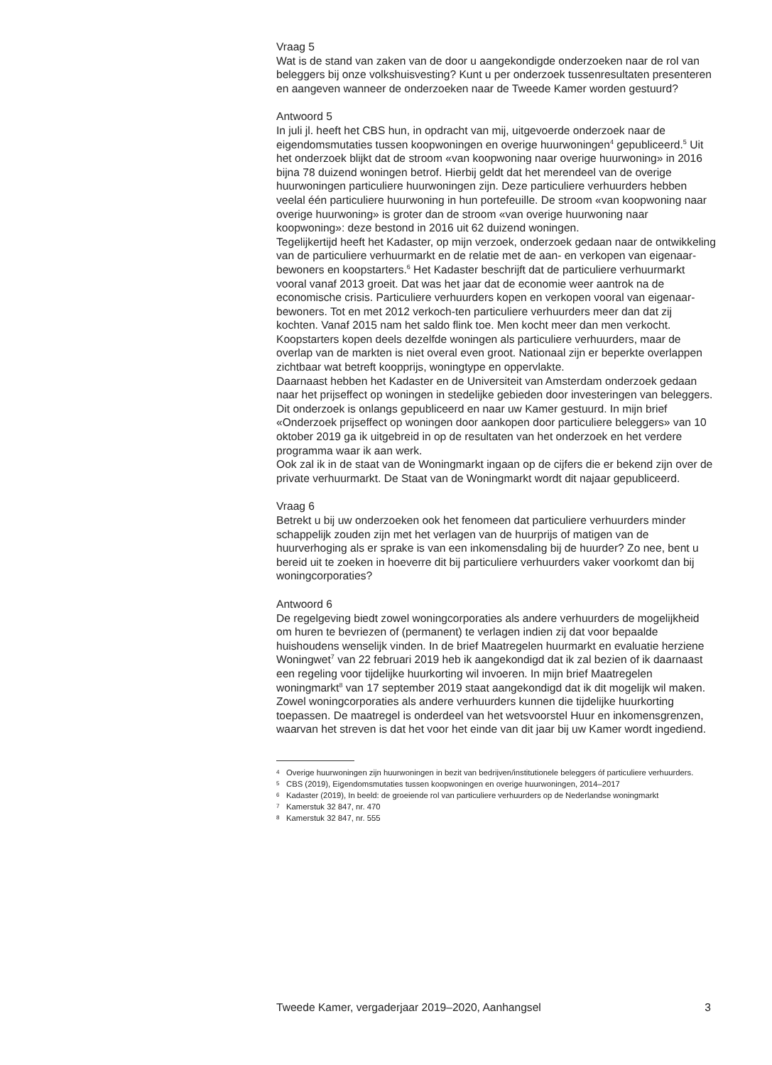Vraag 5
Wat is de stand van zaken van de door u aangekondigde onderzoeken naar de rol van beleggers bij onze volkshuisvesting? Kunt u per onderzoek tussenresultaten presenteren en aangeven wanneer de onderzoeken naar de Tweede Kamer worden gestuurd?
Antwoord 5
In juli jl. heeft het CBS hun, in opdracht van mij, uitgevoerde onderzoek naar de eigendomsmutaties tussen koopwoningen en overige huurwoningen<sup>4</sup> gepubliceerd.<sup>5</sup> Uit het onderzoek blijkt dat de stroom «van koopwoning naar overige huurwoning» in 2016 bijna 78 duizend woningen betrof. Hierbij geldt dat het merendeel van de overige huurwoningen particuliere huurwoningen zijn. Deze particuliere verhuurders hebben veelal één particuliere huurwoning in hun portefeuille. De stroom «van koopwoning naar overige huurwoning» is groter dan de stroom «van overige huurwoning naar koopwoning»: deze bestond in 2016 uit 62 duizend woningen.
Tegelijkertijd heeft het Kadaster, op mijn verzoek, onderzoek gedaan naar de ontwikkeling van de particuliere verhuurmarkt en de relatie met de aan- en verkopen van eigenaar-bewoners en koopstarters.<sup>6</sup> Het Kadaster beschrijft dat de particuliere verhuurmarkt vooral vanaf 2013 groeit. Dat was het jaar dat de economie weer aantrok na de economische crisis. Particuliere verhuurders kopen en verkopen vooral van eigenaar-bewoners. Tot en met 2012 verkoch-ten particuliere verhuurders meer dan dat zij kochten. Vanaf 2015 nam het saldo flink toe. Men kocht meer dan men verkocht. Koopstarters kopen deels dezelfde woningen als particuliere verhuurders, maar de overlap van de markten is niet overal even groot. Nationaal zijn er beperkte overlappen zichtbaar wat betreft koopprijs, woningtype en oppervlakte.
Daarnaast hebben het Kadaster en de Universiteit van Amsterdam onderzoek gedaan naar het prijseffect op woningen in stedelijke gebieden door investeringen van beleggers. Dit onderzoek is onlangs gepubliceerd en naar uw Kamer gestuurd. In mijn brief «Onderzoek prijseffect op woningen door aankopen door particuliere beleggers» van 10 oktober 2019 ga ik uitgebreid in op de resultaten van het onderzoek en het verdere programma waar ik aan werk.
Ook zal ik in de staat van de Woningmarkt ingaan op de cijfers die er bekend zijn over de private verhuurmarkt. De Staat van de Woningmarkt wordt dit najaar gepubliceerd.
Vraag 6
Betrekt u bij uw onderzoeken ook het fenomeen dat particuliere verhuurders minder schappelijk zouden zijn met het verlagen van de huurprijs of matigen van de huurverhoging als er sprake is van een inkomensdaling bij de huurder? Zo nee, bent u bereid uit te zoeken in hoeverre dit bij particuliere verhuurders vaker voorkomt dan bij woningcorporaties?
Antwoord 6
De regelgeving biedt zowel woningcorporaties als andere verhuurders de mogelijkheid om huren te bevriezen of (permanent) te verlagen indien zij dat voor bepaalde huishoudens wenselijk vinden. In de brief Maatregelen huurmarkt en evaluatie herziene Woningwet<sup>7</sup> van 22 februari 2019 heb ik aangekondigd dat ik zal bezien of ik daarnaast een regeling voor tijdelijke huurkorting wil invoeren. In mijn brief Maatregelen woningmarkt<sup>8</sup> van 17 september 2019 staat aangekondigd dat ik dit mogelijk wil maken. Zowel woningcorporaties als andere verhuurders kunnen die tijdelijke huurkorting toepassen. De maatregel is onderdeel van het wetsvoorstel Huur en inkomensgrenzen, waarvan het streven is dat het voor het einde van dit jaar bij uw Kamer wordt ingediend.
4
Overige huurwoningen zijn huurwoningen in bezit van bedrijven/institutionele beleggers óf particuliere verhuurders.
5
CBS (2019), Eigendomsmutaties tussen koopwoningen en overige huurwoningen, 2014–2017
6
Kadaster (2019), In beeld: de groeiende rol van particuliere verhuurders op de Nederlandse woningmarkt
7
Kamerstuk 32 847, nr. 470
8
Kamerstuk 32 847, nr. 555
Tweede Kamer, vergaderjaar 2019–2020, Aanhangsel 3